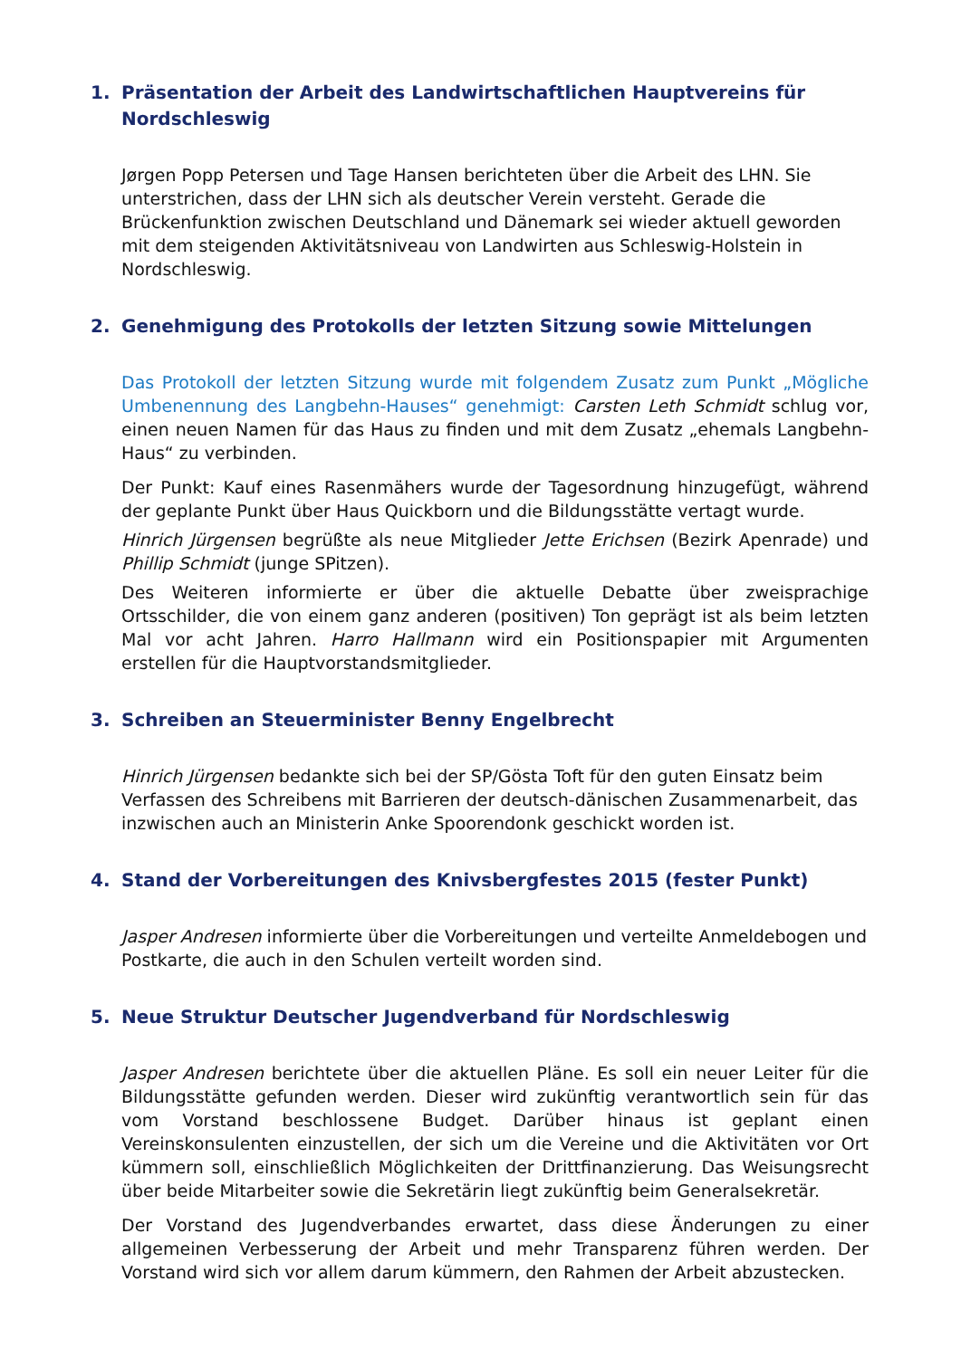1. Präsentation der Arbeit des Landwirtschaftlichen Hauptvereins für Nordschleswig
Jørgen Popp Petersen und Tage Hansen berichteten über die Arbeit des LHN. Sie unterstrichen, dass der LHN sich als deutscher Verein versteht. Gerade die Brückenfunktion zwischen Deutschland und Dänemark sei wieder aktuell geworden mit dem steigenden Aktivitätsniveau von Landwirten aus Schleswig-Holstein in Nordschleswig.
2. Genehmigung des Protokolls der letzten Sitzung sowie Mittelungen
Das Protokoll der letzten Sitzung wurde mit folgendem Zusatz zum Punkt „Mögliche Umbenennung des Langbehn-Hauses“ genehmigt: Carsten Leth Schmidt schlug vor, einen neuen Namen für das Haus zu finden und mit dem Zusatz „ehemals Langbehn-Haus“ zu verbinden.
Der Punkt: Kauf eines Rasenmähers wurde der Tagesordnung hinzugefügt, während der geplante Punkt über Haus Quickborn und die Bildungsstätte vertagt wurde.
Hinrich Jürgensen begrüßte als neue Mitglieder Jette Erichsen (Bezirk Apenrade) und Phillip Schmidt (junge SPitzen).
Des Weiteren informierte er über die aktuelle Debatte über zweisprachige Ortsschilder, die von einem ganz anderen (positiven) Ton geprägt ist als beim letzten Mal vor acht Jahren. Harro Hallmann wird ein Positionspapier mit Argumenten erstellen für die Hauptvorstandsmitglieder.
3. Schreiben an Steuerminister Benny Engelbrecht
Hinrich Jürgensen bedankte sich bei der SP/Gösta Toft für den guten Einsatz beim Verfassen des Schreibens mit Barrieren der deutsch-dänischen Zusammenarbeit, das inzwischen auch an Ministerin Anke Spoorendonk geschickt worden ist.
4. Stand der Vorbereitungen des Knivsbergfestes 2015 (fester Punkt)
Jasper Andresen informierte über die Vorbereitungen und verteilte Anmeldebogen und Postkarte, die auch in den Schulen verteilt worden sind.
5. Neue Struktur Deutscher Jugendverband für Nordschleswig
Jasper Andresen berichtete über die aktuellen Pläne. Es soll ein neuer Leiter für die Bildungsstätte gefunden werden. Dieser wird zukünftig verantwortlich sein für das vom Vorstand beschlossene Budget. Darüber hinaus ist geplant einen Vereinskonsulenten einzustellen, der sich um die Vereine und die Aktivitäten vor Ort kümmern soll, einschließlich Möglichkeiten der Drittfinanzierung. Das Weisungsrecht über beide Mitarbeiter sowie die Sekretärin liegt zukünftig beim Generalsekretär.
Der Vorstand des Jugendverbandes erwartet, dass diese Änderungen zu einer allgemeinen Verbesserung der Arbeit und mehr Transparenz führen werden. Der Vorstand wird sich vor allem darum kümmern, den Rahmen der Arbeit abzustecken.